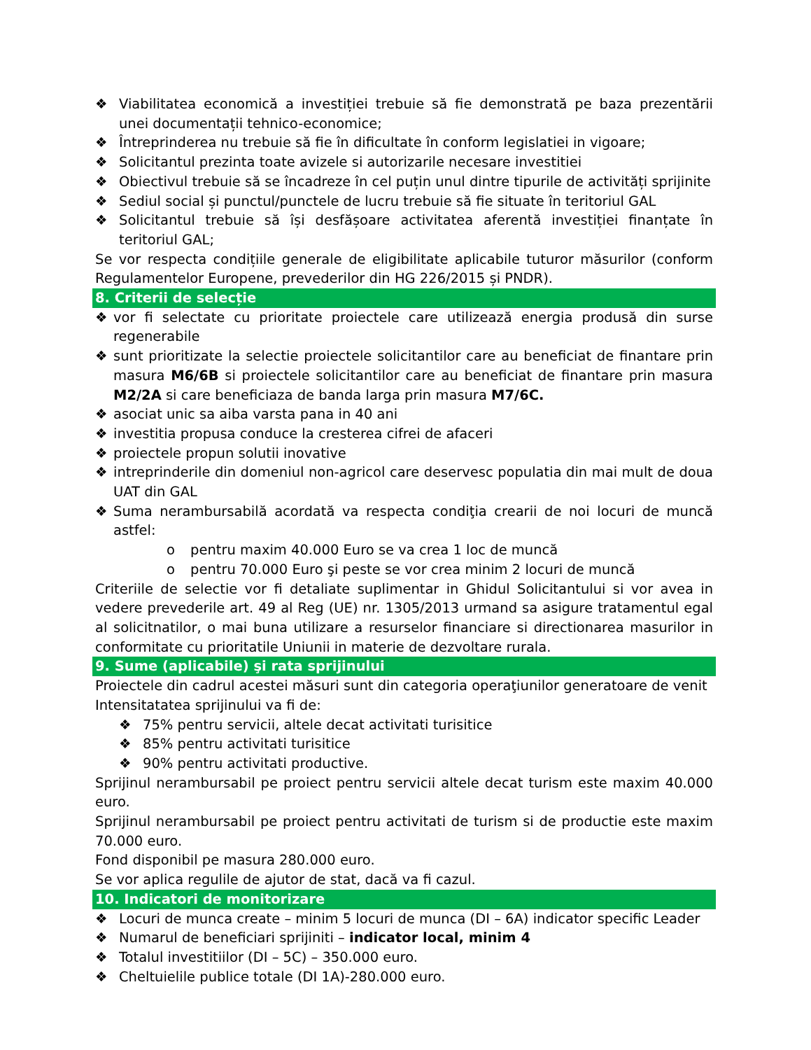❖ Viabilitatea economică a investiției trebuie să fie demonstrată pe baza prezentării unei documentații tehnico-economice;
❖ Întreprinderea nu trebuie să fie în dificultate în conform legislatiei in vigoare;
❖ Solicitantul prezinta toate avizele si autorizarile necesare investitiei
❖ Obiectivul trebuie să se încadreze în cel puțin unul dintre tipurile de activități sprijinite
❖ Sediul social și punctul/punctele de lucru trebuie să fie situate în teritoriul GAL
❖ Solicitantul trebuie să își desfășoare activitatea aferentă investiției finanțate în teritoriul GAL;
Se vor respecta condițiile generale de eligibilitate aplicabile tuturor măsurilor (conform Regulamentelor Europene, prevederilor din HG 226/2015 și PNDR).
8. Criterii de selecție
❖ vor fi selectate cu prioritate proiectele care utilizează energia produsă din surse regenerabile
❖ sunt prioritizate la selectie proiectele solicitantilor care au beneficiat de finantare prin masura M6/6B si proiectele solicitantilor care au beneficiat de finantare prin masura M2/2A si care beneficiaza de banda larga prin masura M7/6C.
❖ asociat unic sa aiba varsta pana in 40 ani
❖ investitia propusa conduce la cresterea cifrei de afaceri
❖ proiectele propun solutii inovative
❖ intreprinderile din domeniul non-agricol care deservesc populatia din mai mult de doua UAT din GAL
❖ Suma nerambursabilă acordată va respecta condiţia crearii de noi locuri de muncă astfel:
o pentru maxim 40.000 Euro se va crea 1 loc de muncă
o pentru 70.000 Euro şi peste se vor crea minim 2 locuri de muncă
Criteriile de selectie vor fi detaliate suplimentar in Ghidul Solicitantului si vor avea in vedere prevederile art. 49 al Reg (UE) nr. 1305/2013 urmand sa asigure tratamentul egal al solicitnatilor, o mai buna utilizare a resurselor financiare si directionarea masurilor in conformitate cu prioritatile Uniunii in materie de dezvoltare rurala.
9. Sume (aplicabile) şi rata sprijinului
Proiectele din cadrul acestei măsuri sunt din categoria operaţiunilor generatoare de venit
Intensitatatea sprijinului va fi de:
❖ 75% pentru servicii, altele decat activitati turisitice
❖ 85% pentru activitati turisitice
❖ 90% pentru activitati productive.
Sprijinul nerambursabil pe proiect pentru servicii altele decat turism este maxim 40.000 euro.
Sprijinul nerambursabil pe proiect pentru activitati de turism si de productie este maxim 70.000 euro.
Fond disponibil pe masura 280.000 euro.
Se vor aplica regulile de ajutor de stat, dacă va fi cazul.
10. Indicatori de monitorizare
❖ Locuri de munca create – minim 5 locuri de munca (DI – 6A) indicator specific Leader
❖ Numarul de beneficiari sprijiniti – indicator local, minim 4
❖ Totalul investitiilor (DI – 5C) – 350.000 euro.
❖ Cheltuielile publice totale (DI 1A)-280.000 euro.